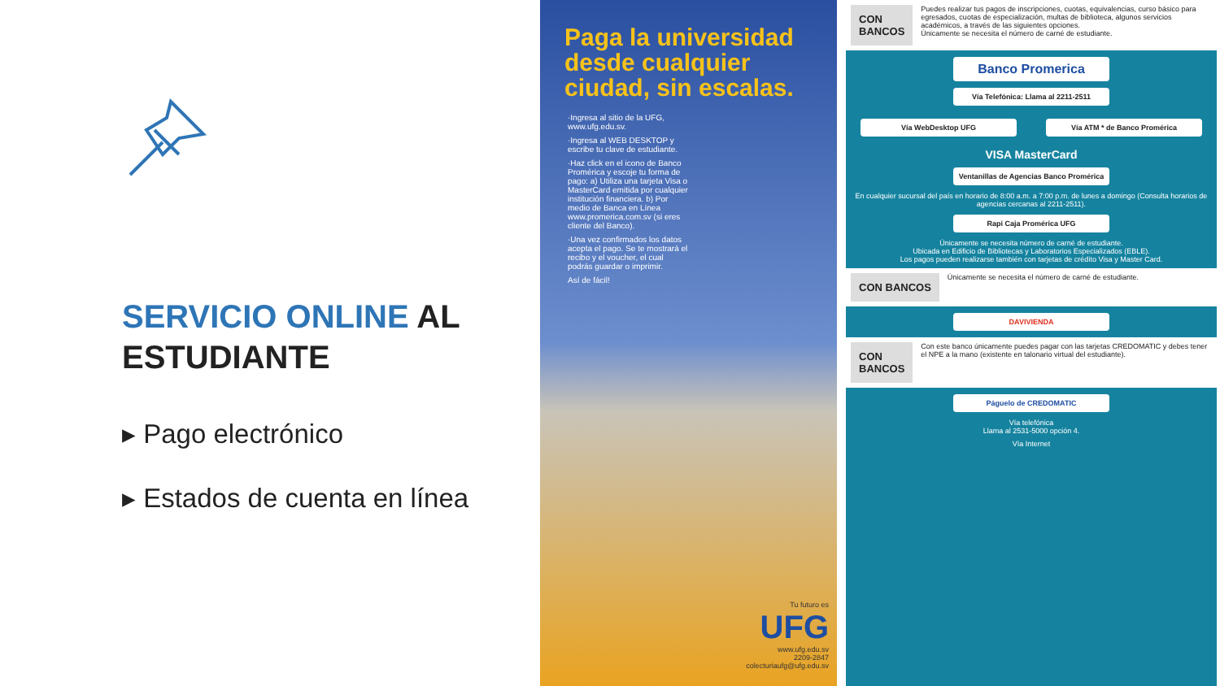SERVICIO ONLINE AL ESTUDIANTE
▸ Pago electrónico
▸ Estados de cuenta en línea
Paga la universidad desde cualquier ciudad, sin escalas.
·Ingresa al sitio de la UFG, www.ufg.edu.sv.
·Ingresa al WEB DESKTOP y escribe tu clave de estudiante.
·Haz click en el icono de Banco Promérica y escoje tu forma de pago: a) Utiliza una tarjeta Visa o MasterCard emitida por cualquier institución financiera. b) Por medio de Banca en Línea www.promerica.com.sv (si eres cliente del Banco).
·Una vez confirmados los datos acepta el pago. Se te mostrará el recibo y el voucher, el cual podrás guardar o imprimir.
Así de fácil!
Tu futuro es
UFG
www.ufg.edu.sv
2209-2847
colecturiaufg@ufg.edu.sv
CON BANCOS Puedes realizar tus pagos de inscripciones, cuotas, equivalencias, curso básico para egresados, cuotas de especialización, multas de biblioteca, algunos servicios académicos, a través de las siguientes opciones.
Únicamente se necesita el número de carné de estudiante.
Banco Promerica
Vía Telefónica: Llama al 2211-2511
Vía WebDesktop UFG Vía ATM * de Banco Promérica
VISA MasterCard
Ventanillas de Agencias Banco Promérica
En cualquier sucursal del país en horario de 8:00 a.m. a 7:00 p.m. de lunes a domingo (Consulta horarios de agencias cercanas al 2211-2511).
Rapi Caja Promérica UFG
Únicamente se necesita número de carné de estudiante.
Ubicada en Edificio de Bibliotecas y Laboratorios Especializados (EBLE).
Los pagos pueden realizarse también con tarjetas de crédito Visa y Master Card.
CON BANCOS Únicamente se necesita el número de carné de estudiante.
DAVIVIENDA
CON BANCOS Con este banco únicamente puedes pagar con las tarjetas CREDOMATIC y debes tener el NPE a la mano (existente en talonario virtual del estudiante).
Páguelo de CREDOMATIC
Vía telefónica
Llama al 2531-5000 opción 4.
Vía Internet